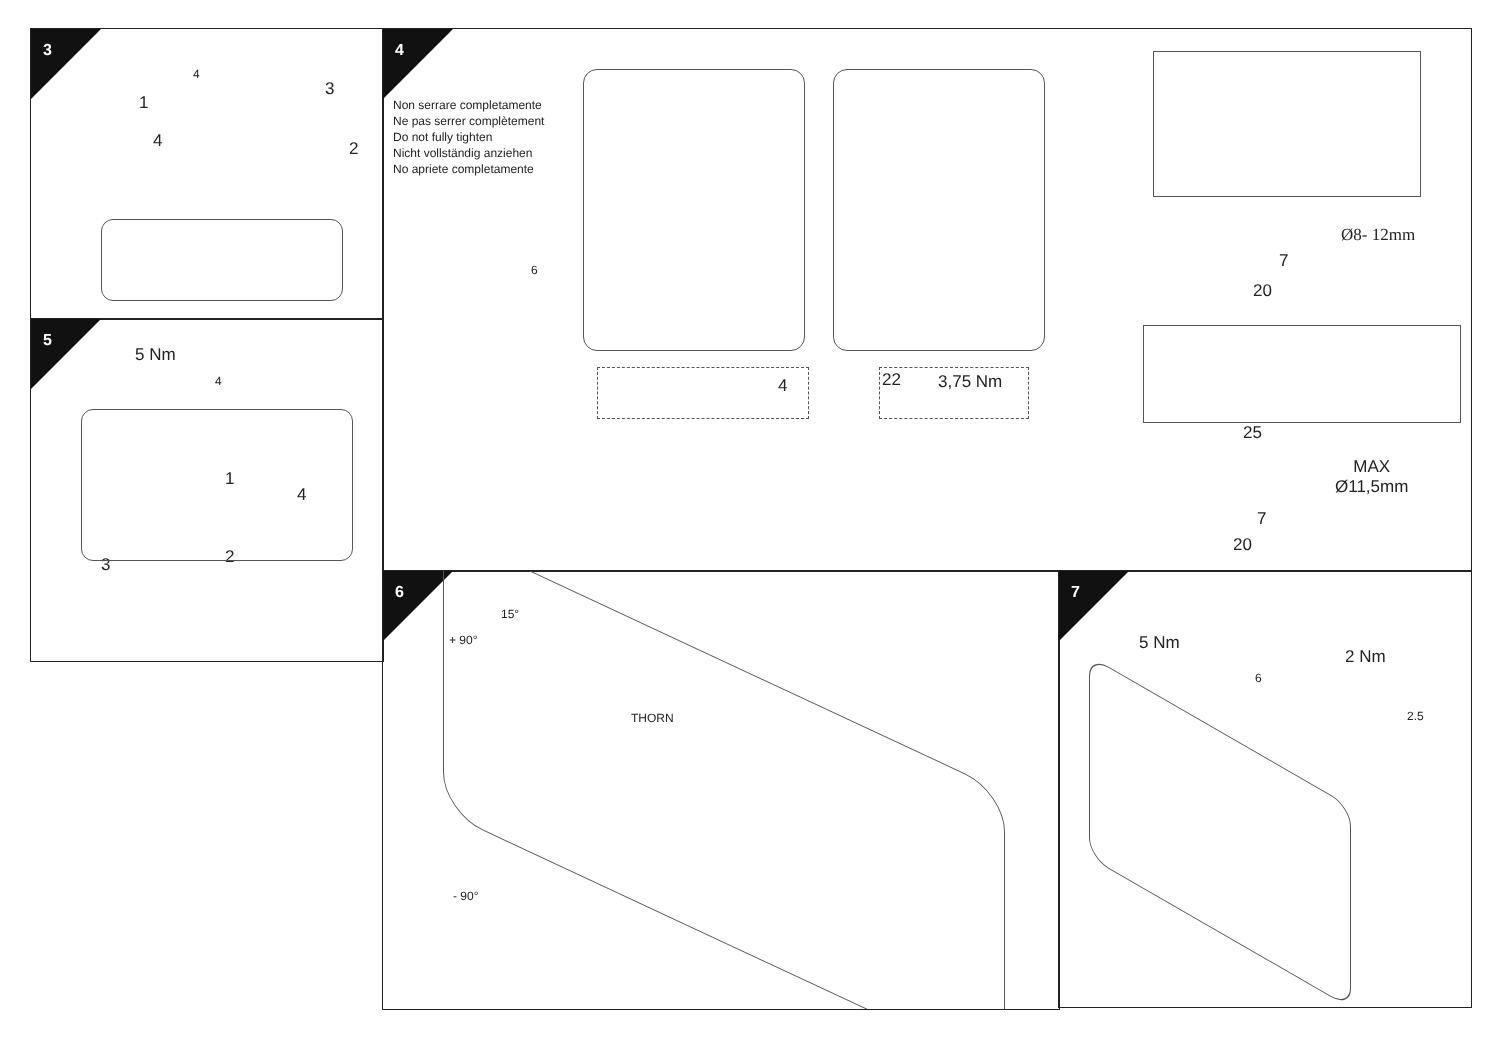3
4
1
3
4 2
5
5 Nm
4
1
4
3 2
4
Non serrare completamente
Ne pas serrer complètement
Do not fully tighten
Nicht vollständig anziehen
No apriete completamente
6
4 22 3,75 Nm
Ø8- 12mm
7
20
25
MAX
Ø11,5mm
7
20
6
15°
+ 90°
- 90°
THORN
7
5 Nm
6
2 Nm
2.5